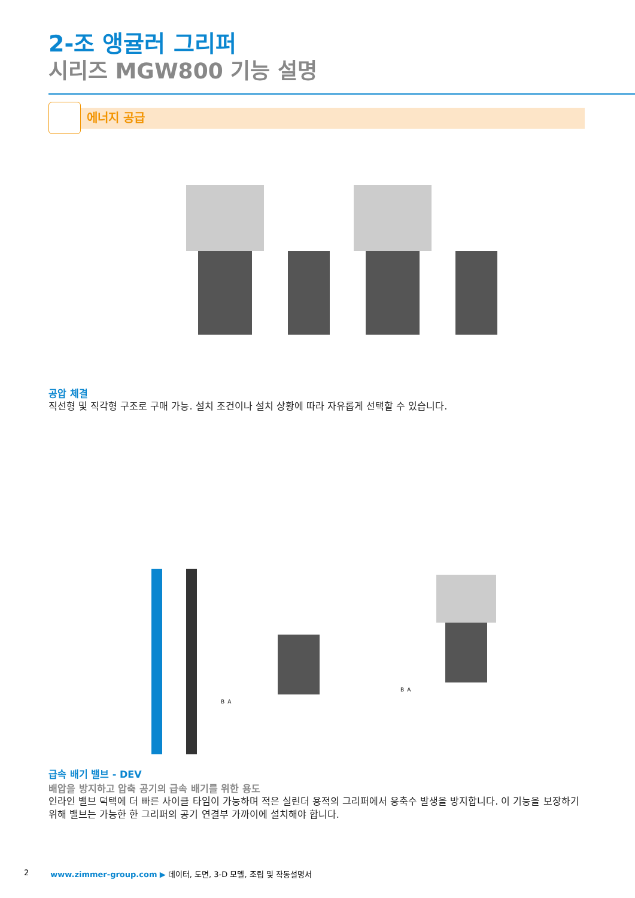2-조 앵귤러 그리퍼
시리즈 MGW800 기능 설명
에너지 공급
공압 체결
직선형 및 직각형 구조로 구매 가능. 설치 조건이나 설치 상황에 따라 자유롭게 선택할 수 있습니다.
B A
B A
급속 배기 밸브 - DEV
배압을 방지하고 압축 공기의 급속 배기를 위한 용도
인라인 밸브 덕택에 더 빠른 사이클 타임이 가능하며 적은 실린더 용적의 그리퍼에서 응축수 발생을 방지합니다. 이 기능을 보장하기 위해 밸브는 가능한 한 그리퍼의 공기 연결부 가까이에 설치해야 합니다.
2 www.zimmer-group.com ▶ 데이터, 도면, 3-D 모델, 조립 및 작동설명서